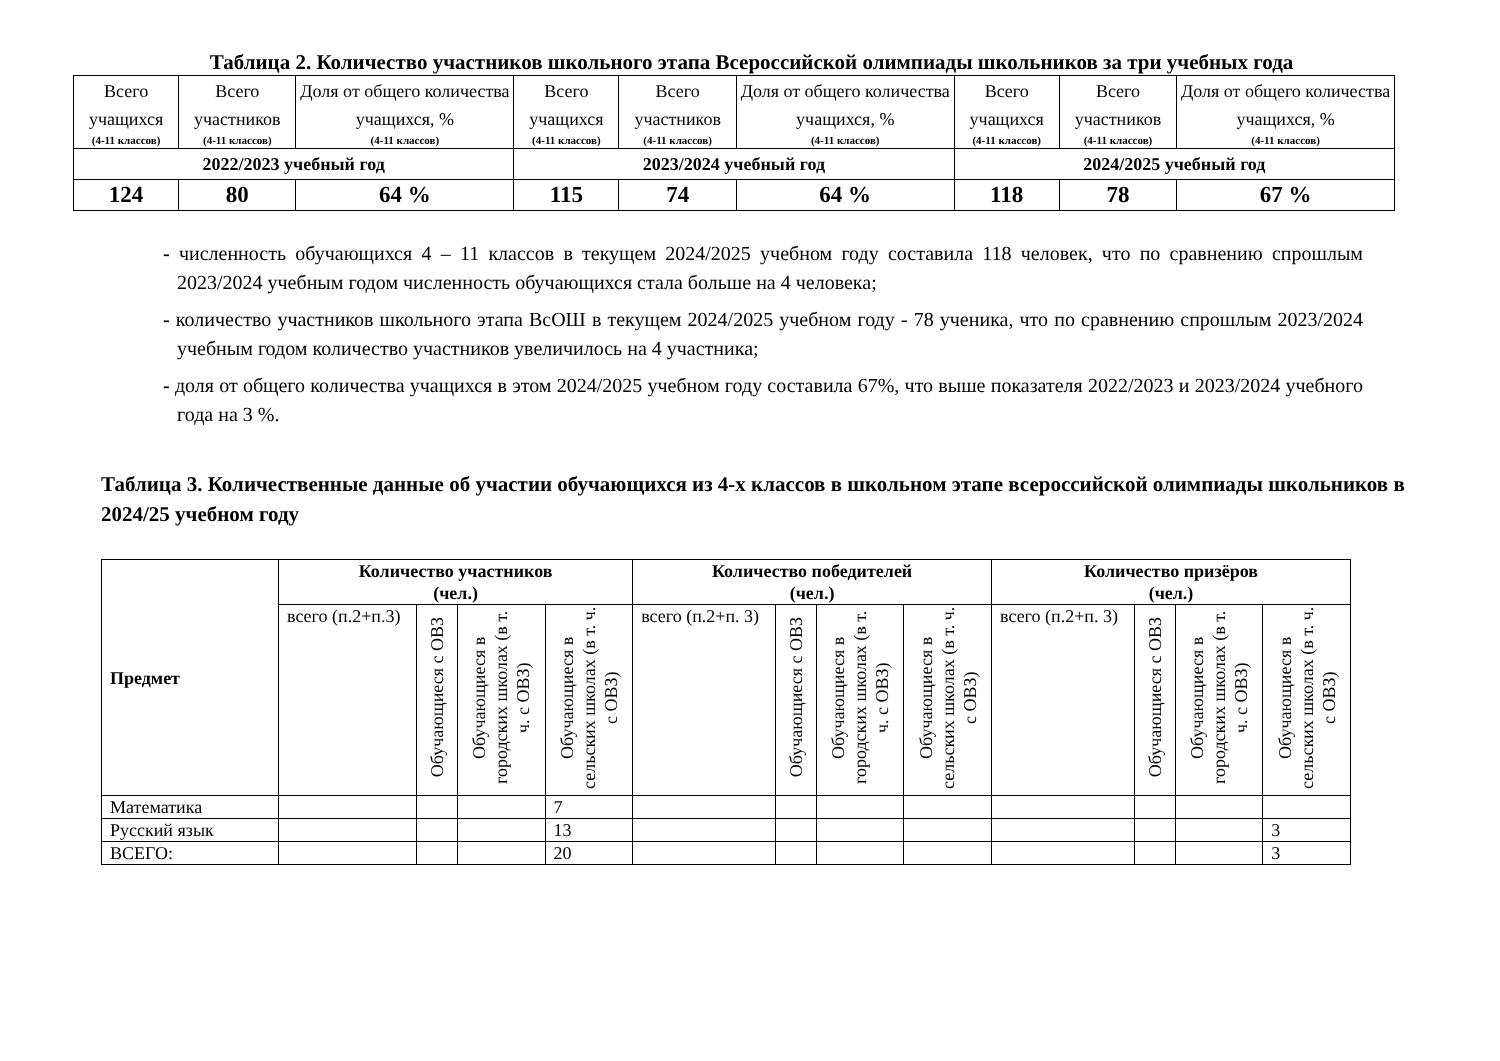Таблица 2. Количество участников школьного этапа Всероссийской олимпиады школьников за три учебных года
| Всего учащихся (4-11 классов) | Всего участников (4-11 классов) | Доля от общего количества учащихся, % (4-11 классов) | Всего учащихся (4-11 классов) | Всего участников (4-11 классов) | Доля от общего количества учащихся, % (4-11 классов) | Всего учащихся (4-11 классов) | Всего участников (4-11 классов) | Доля от общего количества учащихся, % (4-11 классов) |
| 2022/2023 учебный год | | | 2023/2024 учебный год | | | 2024/2025 учебный год | | |
| 124 | 80 | 64 % | 115 | 74 | 64 % | 118 | 78 | 67 % |
- численность обучающихся 4 – 11 классов в текущем 2024/2025 учебном году составила 118 человек, что по сравнению спрошлым 2023/2024 учебным годом численность обучающихся стала больше на 4 человека;
- количество участников школьного этапа ВсОШ в текущем 2024/2025 учебном году - 78 ученика, что по сравнению спрошлым 2023/2024 учебным годом количество участников увеличилось на 4 участника;
- доля от общего количества учащихся в этом 2024/2025 учебном году составила 67%, что выше показателя 2022/2023 и 2023/2024 учебного года на 3 %.
Таблица 3. Количественные данные об участии обучающихся из 4-х классов в школьном этапе всероссийской олимпиады школьников в 2024/25 учебном году
| Предмет | Количество участников (чел.) | | | | Количество победителей (чел.) | | | | Количество призёров (чел.) | | | |
| --- | --- | --- | --- | --- | --- | --- | --- | --- | --- | --- | --- | --- |
| | всего (п.2+п.3) | Обучающиеся с ОВЗ | Обучающиеся в городских школах (в т. ч. с ОВЗ) | Обучающиеся в сельских школах (в т. ч. с ОВЗ) | всего (п.2+п. 3) | Обучающиеся с ОВЗ | Обучающиеся в городских школах (в т. ч. с ОВЗ) | Обучающиеся в сельских школах (в т. ч. с ОВЗ) | всего (п.2+п. 3) | Обучающиеся с ОВЗ | Обучающиеся в городских школах (в т. ч. с ОВЗ) | Обучающиеся в сельских школах (в т. ч. с ОВЗ) |
| Математика | | | | 7 | | | | | | | | |
| Русский язык | | | | 13 | | | | | | | | 3 |
| ВСЕГО: | | | | 20 | | | | | | | | 3 |